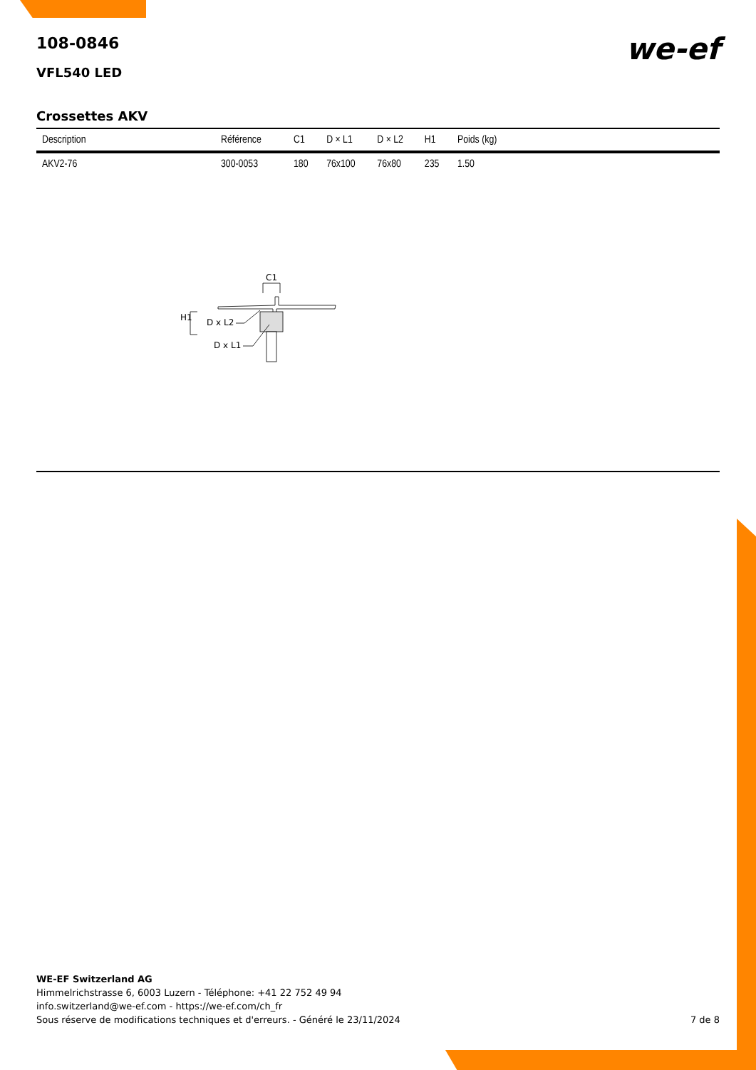we-ef
108-0846
VFL540 LED
Crossettes AKV
| Description | Référence | C1 | D × L1 | D × L2 | H1 | Poids (kg) |
| --- | --- | --- | --- | --- | --- | --- |
| AKV2-76 | 300-0053 | 180 | 76x100 | 76x80 | 235 | 1.50 |
C1
H1
D x L2
D x L1
WE-EF Switzerland AG
Himmelrichstrasse 6, 6003 Luzern - Téléphone: +41 22 752 49 94
info.switzerland@we-ef.com - https://we-ef.com/ch_fr
Sous réserve de modifications techniques et d'erreurs. - Généré le 23/11/2024 7 de 8